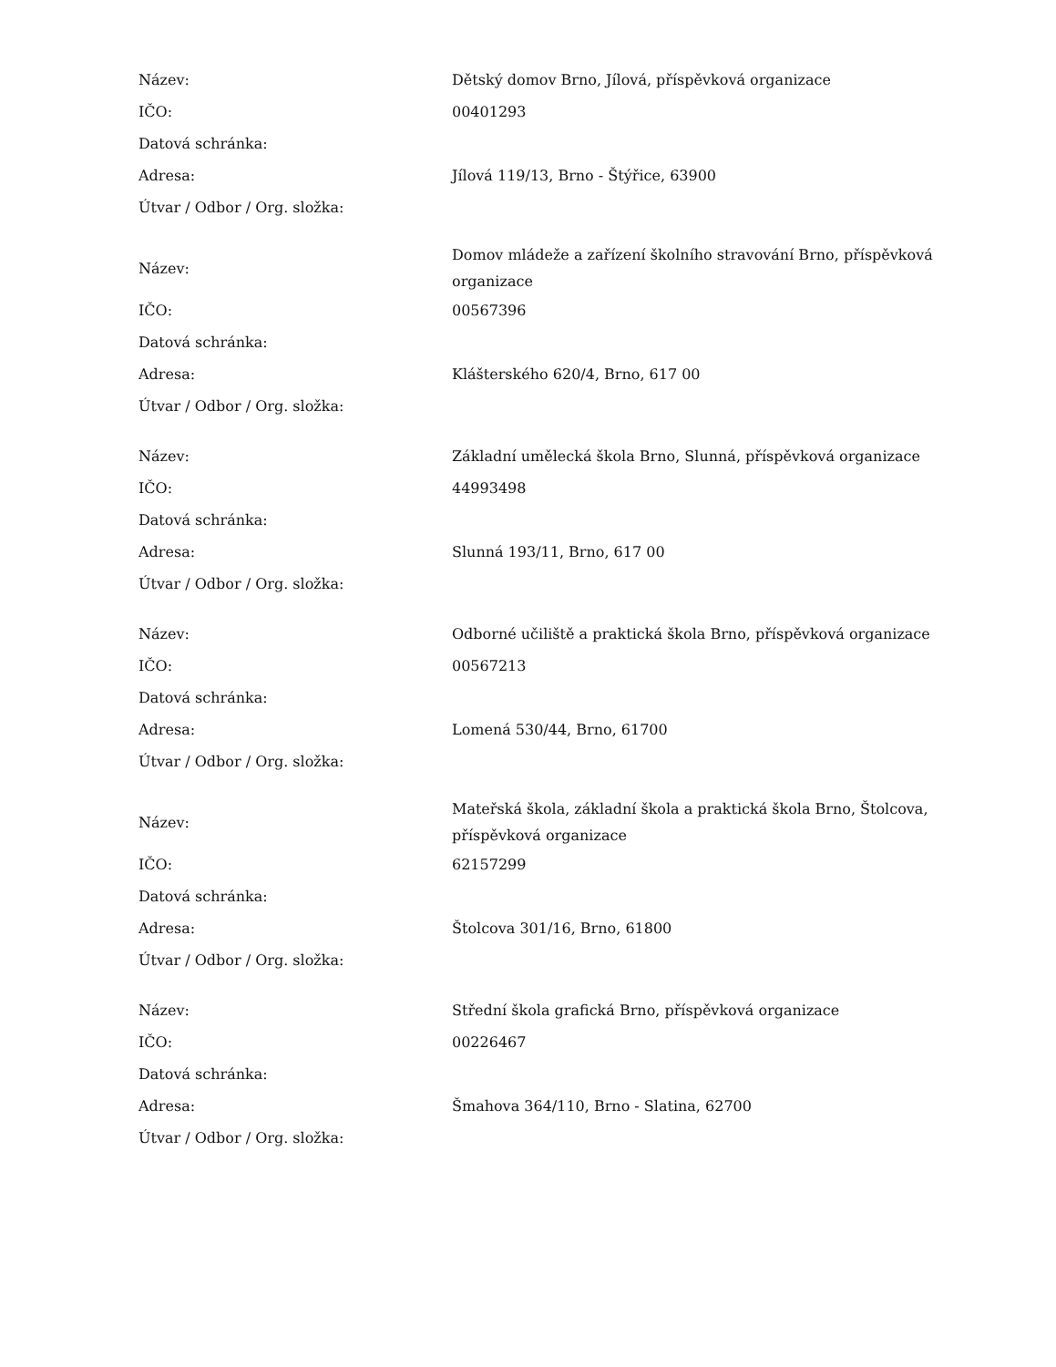| Název: | Dětský domov Brno, Jílová, příspěvková organizace |
| IČO: | 00401293 |
| Datová schránka: | |
| Adresa: | Jílová 119/13, Brno - Štýřice, 63900 |
| Útvar / Odbor / Org. složka: | |
| Název: | Domov mládeže a zařízení školního stravování Brno, příspěvková organizace |
| IČO: | 00567396 |
| Datová schránka: | |
| Adresa: | Klášterského 620/4, Brno, 617 00 |
| Útvar / Odbor / Org. složka: | |
| Název: | Základní umělecká škola Brno, Slunná, příspěvková organizace |
| IČO: | 44993498 |
| Datová schránka: | |
| Adresa: | Slunná 193/11, Brno, 617 00 |
| Útvar / Odbor / Org. složka: | |
| Název: | Odborné učiliště a praktická škola Brno, příspěvková organizace |
| IČO: | 00567213 |
| Datová schránka: | |
| Adresa: | Lomená 530/44, Brno, 61700 |
| Útvar / Odbor / Org. složka: | |
| Název: | Mateřská škola, základní škola a praktická škola Brno, Štolcova, příspěvková organizace |
| IČO: | 62157299 |
| Datová schránka: | |
| Adresa: | Štolcova 301/16, Brno, 61800 |
| Útvar / Odbor / Org. složka: | |
| Název: | Střední škola grafická Brno, příspěvková organizace |
| IČO: | 00226467 |
| Datová schránka: | |
| Adresa: | Šmahova 364/110, Brno - Slatina, 62700 |
| Útvar / Odbor / Org. složka: | |